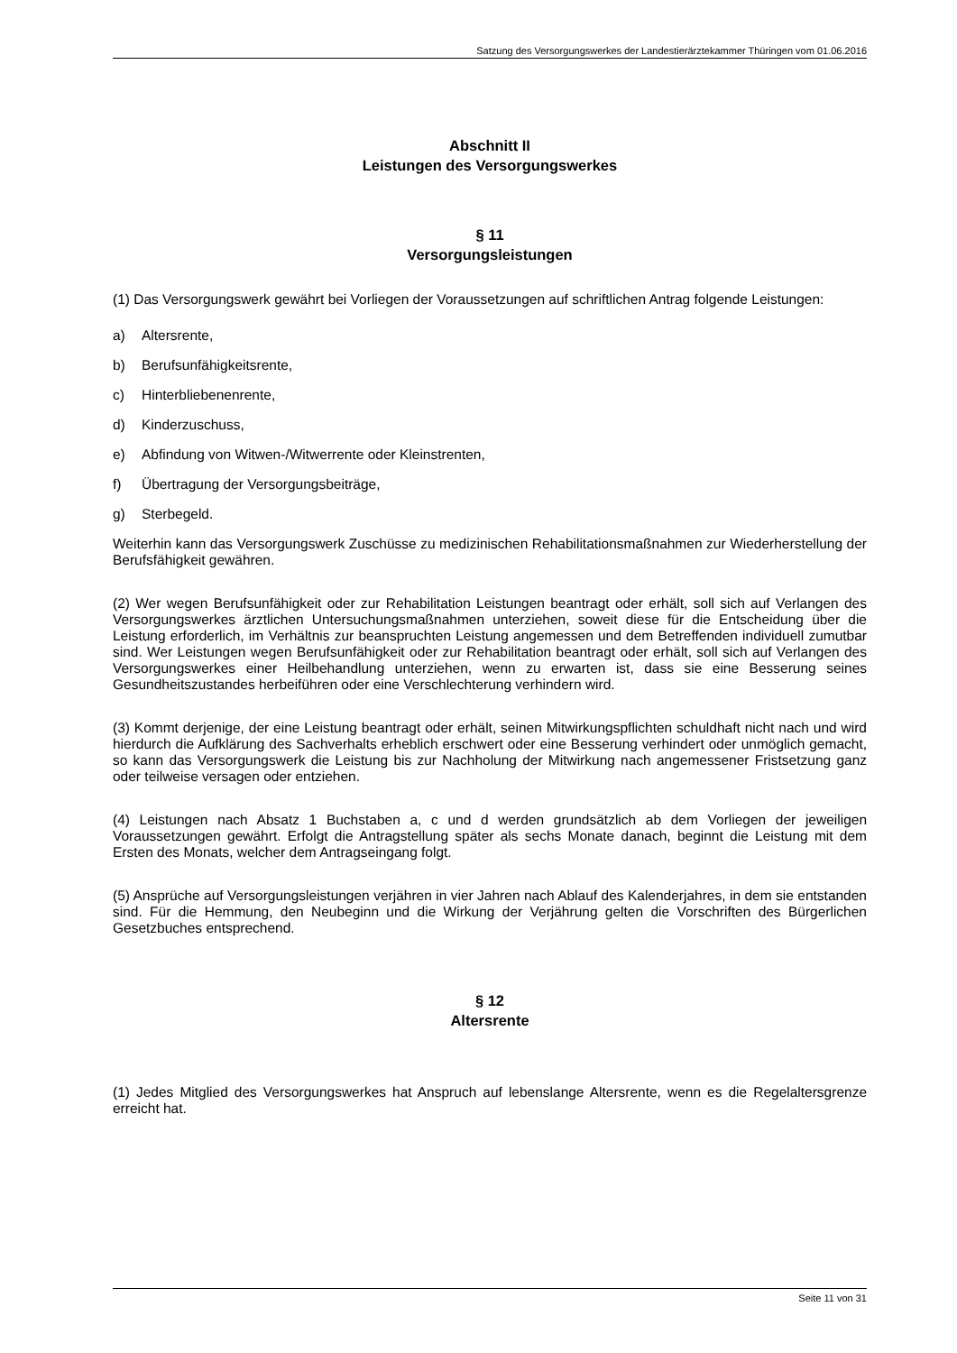Satzung des Versorgungswerkes der Landestierärztekammer Thüringen vom 01.06.2016
Abschnitt II
Leistungen des Versorgungswerkes
§ 11
Versorgungsleistungen
(1) Das Versorgungswerk gewährt bei Vorliegen der Voraussetzungen auf schriftlichen Antrag folgende Leistungen:
a) Altersrente,
b) Berufsunfähigkeitsrente,
c) Hinterbliebenenrente,
d) Kinderzuschuss,
e) Abfindung von Witwen-/Witwerrente oder Kleinstrenten,
f) Übertragung der Versorgungsbeiträge,
g) Sterbegeld.
Weiterhin kann das Versorgungswerk Zuschüsse zu medizinischen Rehabilitationsmaßnahmen zur Wiederherstellung der Berufsfähigkeit gewähren.
(2) Wer wegen Berufsunfähigkeit oder zur Rehabilitation Leistungen beantragt oder erhält, soll sich auf Verlangen des Versorgungswerkes ärztlichen Untersuchungsmaßnahmen unterziehen, soweit diese für die Entscheidung über die Leistung erforderlich, im Verhältnis zur beanspruchten Leistung angemessen und dem Betreffenden individuell zumutbar sind. Wer Leistungen wegen Berufsunfähigkeit oder zur Rehabilitation beantragt oder erhält, soll sich auf Verlangen des Versorgungswerkes einer Heilbehandlung unterziehen, wenn zu erwarten ist, dass sie eine Besserung seines Gesundheitszustandes herbeiführen oder eine Verschlechterung verhindern wird.
(3) Kommt derjenige, der eine Leistung beantragt oder erhält, seinen Mitwirkungspflichten schuldhaft nicht nach und wird hierdurch die Aufklärung des Sachverhalts erheblich erschwert oder eine Besserung verhindert oder unmöglich gemacht, so kann das Versorgungswerk die Leistung bis zur Nachholung der Mitwirkung nach angemessener Fristsetzung ganz oder teilweise versagen oder entziehen.
(4) Leistungen nach Absatz 1 Buchstaben a, c und d werden grundsätzlich ab dem Vorliegen der jeweiligen Voraussetzungen gewährt. Erfolgt die Antragstellung später als sechs Monate danach, beginnt die Leistung mit dem Ersten des Monats, welcher dem Antragseingang folgt.
(5) Ansprüche auf Versorgungsleistungen verjähren in vier Jahren nach Ablauf des Kalenderjahres, in dem sie entstanden sind. Für die Hemmung, den Neubeginn und die Wirkung der Verjährung gelten die Vorschriften des Bürgerlichen Gesetzbuches entsprechend.
§ 12
Altersrente
(1) Jedes Mitglied des Versorgungswerkes hat Anspruch auf lebenslange Altersrente, wenn es die Regelaltersgrenze erreicht hat.
Seite 11 von 31